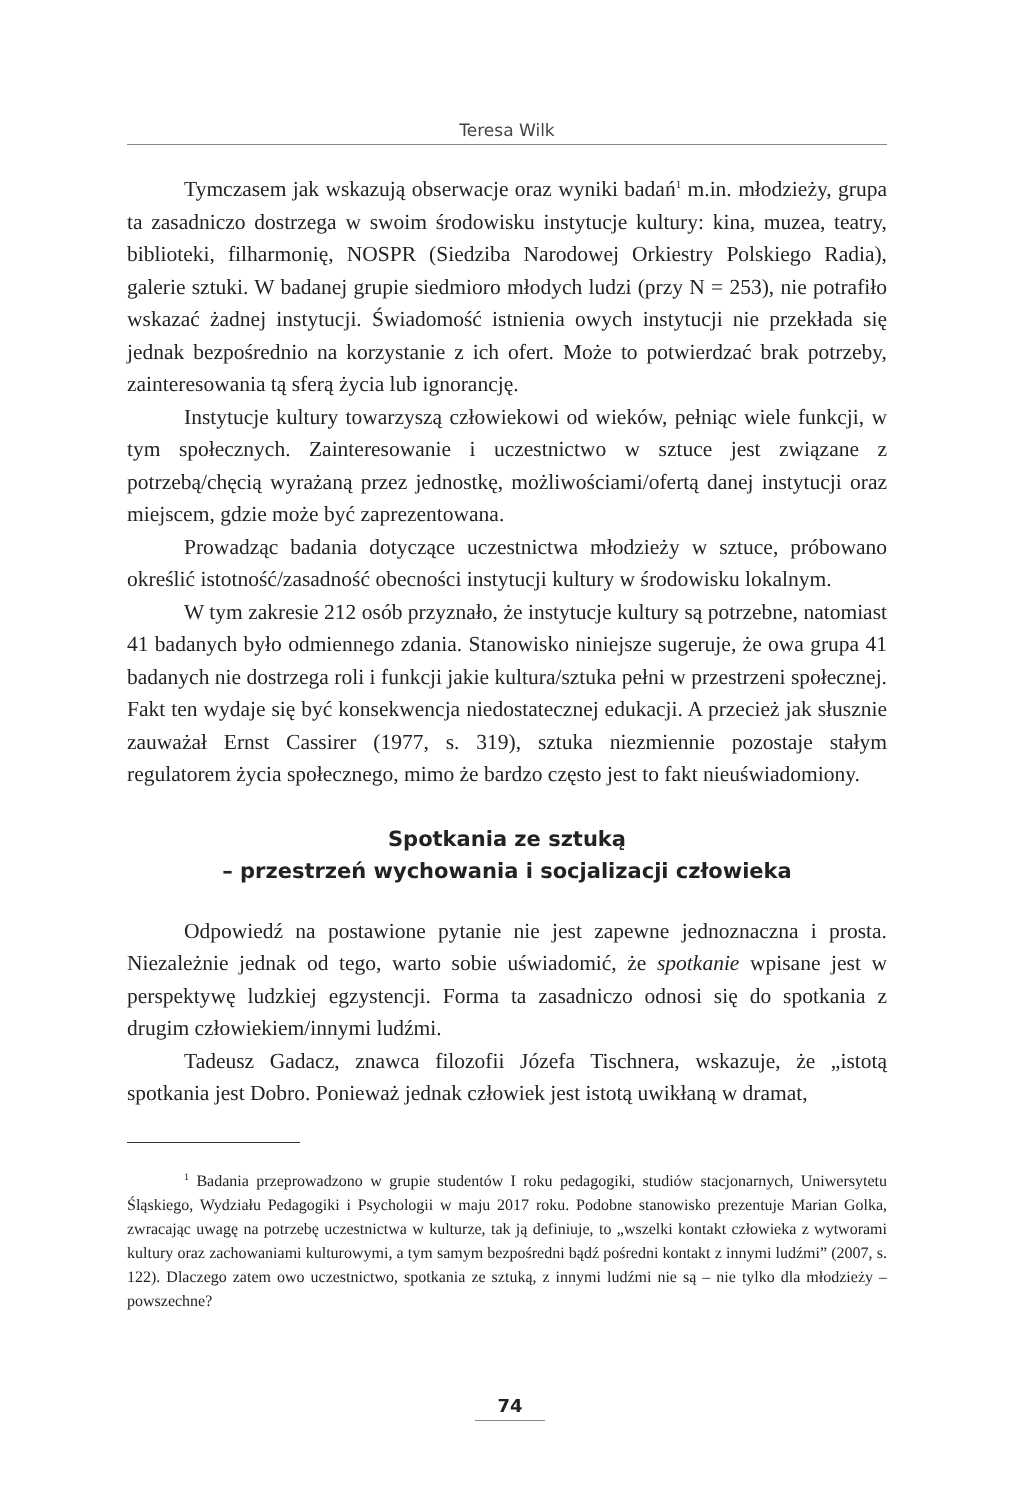Teresa Wilk
Tymczasem jak wskazują obserwacje oraz wyniki badań<sup>1</sup> m.in. młodzieży, grupa ta zasadniczo dostrzega w swoim środowisku instytucje kultury: kina, muzea, teatry, biblioteki, filharmonię, NOSPR (Siedziba Narodowej Orkiestry Polskiego Radia), galerie sztuki. W badanej grupie siedmioro młodych ludzi (przy N = 253), nie potrafiło wskazać żadnej instytucji. Świadomość istnienia owych instytucji nie przekłada się jednak bezpośrednio na korzystanie z ich ofert. Może to potwierdzać brak potrzeby, zainteresowania tą sferą życia lub ignorancję.
Instytucje kultury towarzyszą człowiekowi od wieków, pełniąc wiele funkcji, w tym społecznych. Zainteresowanie i uczestnictwo w sztuce jest związane z potrzebą/chęcią wyrażaną przez jednostkę, możliwościami/ofertą danej instytucji oraz miejscem, gdzie może być zaprezentowana.
Prowadząc badania dotyczące uczestnictwa młodzieży w sztuce, próbowano określić istotność/zasadność obecności instytucji kultury w środowisku lokalnym.
W tym zakresie 212 osób przyznało, że instytucje kultury są potrzebne, natomiast 41 badanych było odmiennego zdania. Stanowisko niniejsze sugeruje, że owa grupa 41 badanych nie dostrzega roli i funkcji jakie kultura/sztuka pełni w przestrzeni społecznej. Fakt ten wydaje się być konsekwencja niedostatecznej edukacji. A przecież jak słusznie zauważał Ernst Cassirer (1977, s. 319), sztuka niezmiennie pozostaje stałym regulatorem życia społecznego, mimo że bardzo często jest to fakt nieuświadomiony.
Spotkania ze sztuką
– przestrzeń wychowania i socjalizacji człowieka
Odpowiedź na postawione pytanie nie jest zapewne jednoznaczna i prosta. Niezależnie jednak od tego, warto sobie uświadomić, że spotkanie wpisane jest w perspektywę ludzkiej egzystencji. Forma ta zasadniczo odnosi się do spotkania z drugim człowiekiem/innymi ludźmi.
Tadeusz Gadacz, znawca filozofii Józefa Tischnera, wskazuje, że „istotą spotkania jest Dobro. Ponieważ jednak człowiek jest istotą uwikłaną w dramat,
<sup>1</sup> Badania przeprowadzono w grupie studentów I roku pedagogiki, studiów stacjonarnych, Uniwersytetu Śląskiego, Wydziału Pedagogiki i Psychologii w maju 2017 roku. Podobne stanowisko prezentuje Marian Golka, zwracając uwagę na potrzebę uczestnictwa w kulturze, tak ją definiuje, to „wszelki kontakt człowieka z wytworami kultury oraz zachowaniami kulturowymi, a tym samym bezpośredni bądź pośredni kontakt z innymi ludźmi” (2007, s. 122). Dlaczego zatem owo uczestnictwo, spotkania ze sztuką, z innymi ludźmi nie są – nie tylko dla młodzieży – powszechne?
74